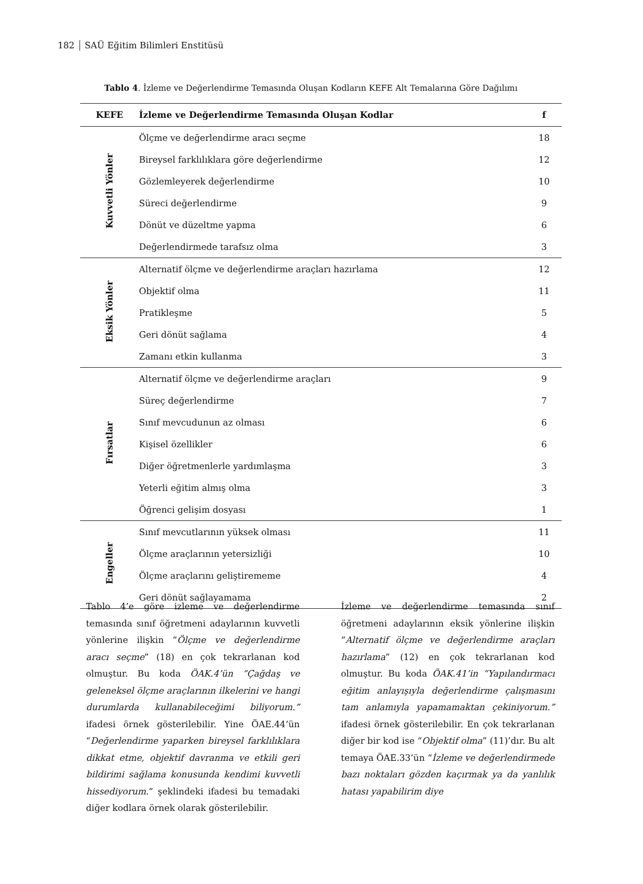182 SAÜ Eğitim Bilimleri Enstitüsü
Tablo 4. İzleme ve Değerlendirme Temasında Oluşan Kodların KEFE Alt Temalarına Göre Dağılımı
| KEFE | İzleme ve Değerlendirme Temasında Oluşan Kodlar | f |
| --- | --- | --- |
| Kuvvetli Yönler | Ölçme ve değerlendirme aracı seçme | 18 |
| | Bireysel farklılıklara göre değerlendirme | 12 |
| | Gözlemleyerek değerlendirme | 10 |
| | Süreci değerlendirme | 9 |
| | Dönüt ve düzeltme yapma | 6 |
| | Değerlendirmede tarafsız olma | 3 |
| Eksik Yönler | Alternatif ölçme ve değerlendirme araçları hazırlama | 12 |
| | Objektif olma | 11 |
| | Pratikleşme | 5 |
| | Geri dönüt sağlama | 4 |
| | Zamanı etkin kullanma | 3 |
| Fırsatlar | Alternatif ölçme ve değerlendirme araçları | 9 |
| | Süreç değerlendirme | 7 |
| | Sınıf mevcudunun az olması | 6 |
| | Kişisel özellikler | 6 |
| | Diğer öğretmenlerle yardımlaşma | 3 |
| | Yeterli eğitim almış olma | 3 |
| | Öğrenci gelişim dosyası | 1 |
| Engeller | Sınıf mevcutlarının yüksek olması | 11 |
| | Ölçme araçlarının yetersizliği | 10 |
| | Ölçme araçlarını geliştirememe | 4 |
| | Geri dönüt sağlayamama | 2 |
Tablo 4’e göre izleme ve değerlendirme temasında sınıf öğretmeni adaylarının kuvvetli yönlerine ilişkin “Ölçme ve değerlendirme aracı seçme” (18) en çok tekrarlanan kod olmuştur. Bu koda ÖAK.4’ün “Çağdaş ve geleneksel ölçme araçlarının ilkelerini ve hangi durumlarda kullanabileceğimi biliyorum.” ifadesi örnek gösterilebilir. Yine ÖAE.44’ün “Değerlendirme yaparken bireysel farklılıklara dikkat etme, objektif davranma ve etkili geri bildirimi sağlama konusunda kendimi kuvvetli hissediyorum.” şeklindeki ifadesi bu temadaki diğer kodlara örnek olarak gösterilebilir.
İzleme ve değerlendirme temasında sınıf öğretmeni adaylarının eksik yönlerine ilişkin “Alternatif ölçme ve değerlendirme araçları hazırlama” (12) en çok tekrarlanan kod olmuştur. Bu koda ÖAK.41’in “Yapılandırmacı eğitim anlayışıyla değerlendirme çalışmasını tam anlamıyla yapamamaktan çekiniyorum.” ifadesi örnek gösterilebilir. En çok tekrarlanan diğer bir kod ise “Objektif olma” (11)’dır. Bu alt temaya ÖAE.33’ün “İzleme ve değerlendirmede bazı noktaları gözden kaçırmak ya da yanlılık hatası yapabilirim diye